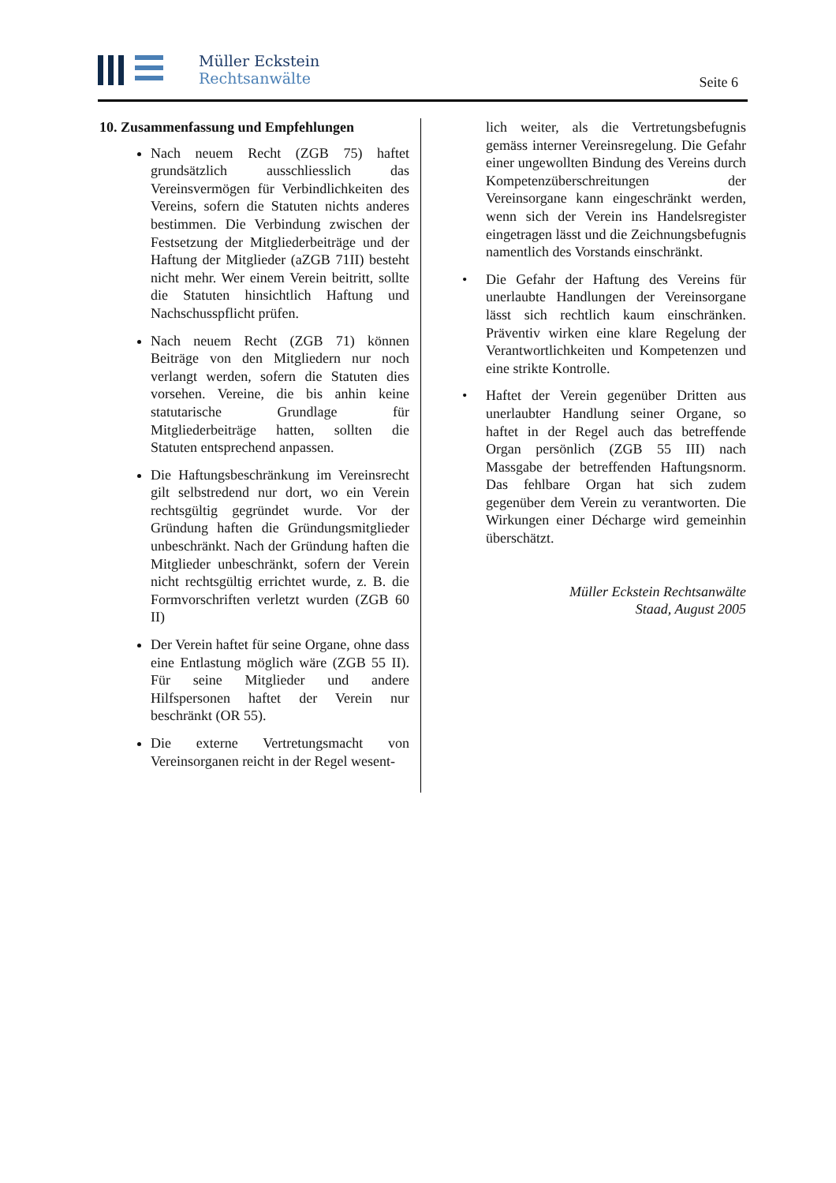Müller Eckstein
Rechtsanwälte
Seite 6
10. Zusammenfassung und Empfehlungen
Nach neuem Recht (ZGB 75) haftet grundsätzlich ausschliesslich das Vereinsvermögen für Verbindlichkeiten des Vereins, sofern die Statuten nichts anderes bestimmen. Die Verbindung zwischen der Festsetzung der Mitgliederbeiträge und der Haftung der Mitglieder (aZGB 71II) besteht nicht mehr. Wer einem Verein beitritt, sollte die Statuten hinsichtlich Haftung und Nachschusspflicht prüfen.
Nach neuem Recht (ZGB 71) können Beiträge von den Mitgliedern nur noch verlangt werden, sofern die Statuten dies vorsehen. Vereine, die bis anhin keine statutarische Grundlage für Mitgliederbeiträge hatten, sollten die Statuten entsprechend anpassen.
Die Haftungsbeschränkung im Vereinsrecht gilt selbstredend nur dort, wo ein Verein rechtsgültig gegründet wurde. Vor der Gründung haften die Gründungsmitglieder unbeschränkt. Nach der Gründung haften die Mitglieder unbeschränkt, sofern der Verein nicht rechtsgültig errichtet wurde, z. B. die Formvorschriften verletzt wurden (ZGB 60 II)
Der Verein haftet für seine Organe, ohne dass eine Entlastung möglich wäre (ZGB 55 II). Für seine Mitglieder und andere Hilfspersonen haftet der Verein nur beschränkt (OR 55).
Die externe Vertretungsmacht von Vereinsorganen reicht in der Regel wesent-
lich weiter, als die Vertretungsbefugnis gemäss interner Vereinsregelung. Die Gefahr einer ungewollten Bindung des Vereins durch Kompetenzüberschreitungen der Vereinsorgane kann eingeschränkt werden, wenn sich der Verein ins Handelsregister eingetragen lässt und die Zeichnungsbefugnis namentlich des Vorstands einschränkt.
• Die Gefahr der Haftung des Vereins für unerlaubte Handlungen der Vereinsorgane lässt sich rechtlich kaum einschränken. Präventiv wirken eine klare Regelung der Verantwortlichkeiten und Kompetenzen und eine strikte Kontrolle.
• Haftet der Verein gegenüber Dritten aus unerlaubter Handlung seiner Organe, so haftet in der Regel auch das betreffende Organ persönlich (ZGB 55 III) nach Massgabe der betreffenden Haftungsnorm. Das fehlbare Organ hat sich zudem gegenüber dem Verein zu verantworten. Die Wirkungen einer Décharge wird gemeinhin überschätzt.
Müller Eckstein Rechtsanwälte
Staad, August 2005